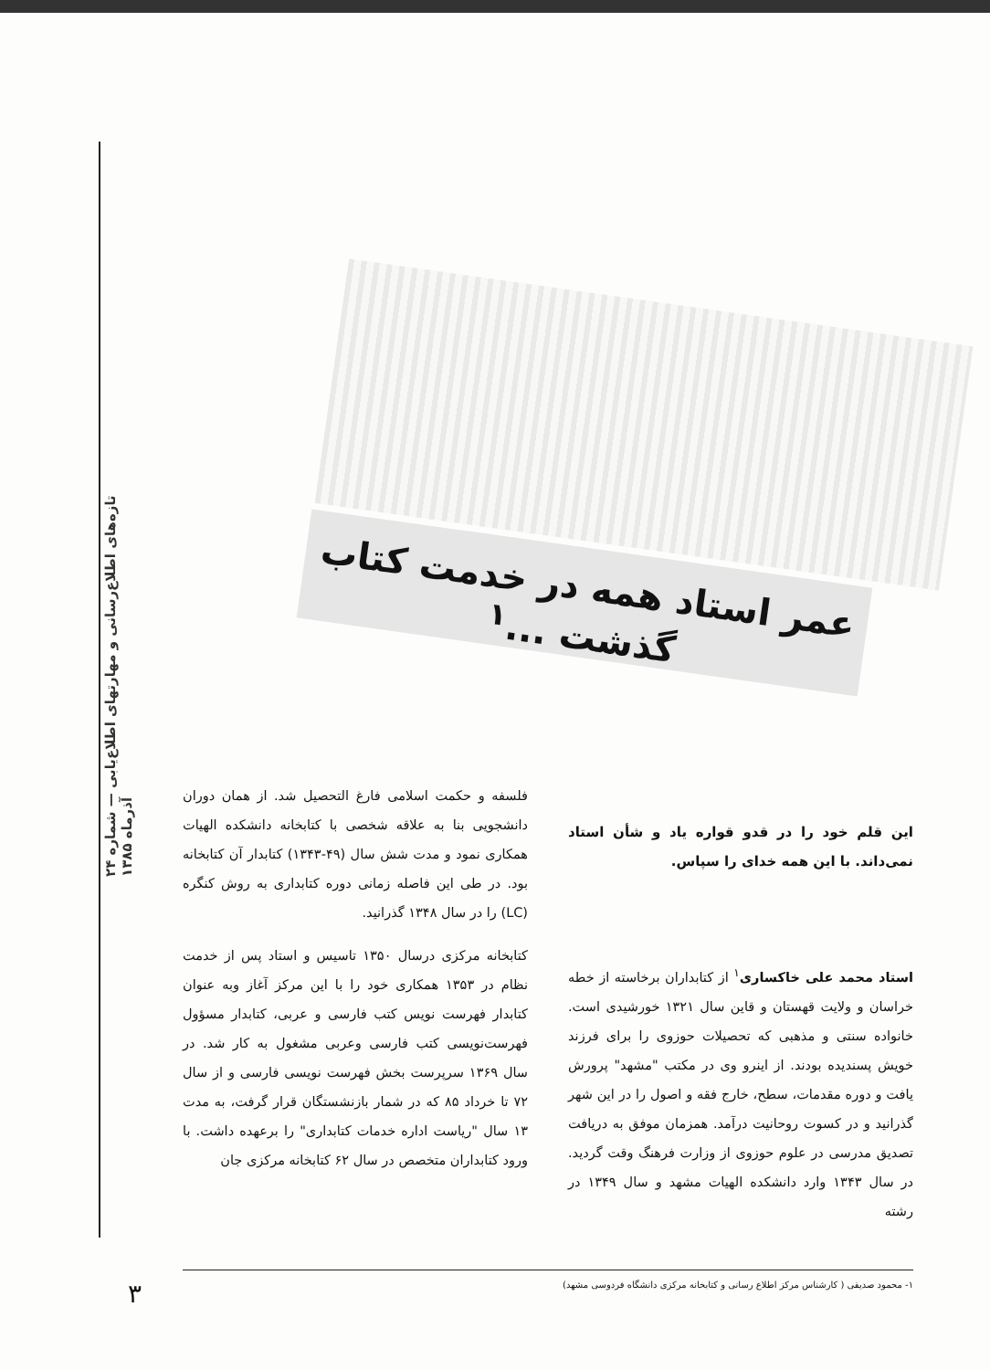تازه‌های اطلاع‌رسانی و مهارتهای اطلاع‌یابی — شماره ۲۴ آذرماه ۱۳۸۵
عمر استاد همه در خدمت کتاب گذشت ...<sup>۱</sup>
این قلم خود را در قدو قواره یاد و شأن استاد نمی‌داند. با این همه خدای را سپاس.
استاد محمد علی خاکساری<sup>۱</sup> از کتابداران برخاسته از خطه خراسان و ولایت قهستان و قاین سال ۱۳۲۱ خورشیدی است. خانواده سنتی و مذهبی که تحصیلات حوزوی را برای فرزند خویش پسندیده بودند. از اینرو وی در مکتب "مشهد" پرورش یافت و دوره مقدمات، سطح، خارج فقه و اصول را در این شهر گذرانید و در کسوت روحانیت درآمد. همزمان موفق به دریافت تصدیق مدرسی در علوم حوزوی از وزارت فرهنگ وقت گردید. در سال ۱۳۴۳ وارد دانشکده الهیات مشهد و سال ۱۳۴۹ در رشته
فلسفه و حکمت اسلامی فارغ التحصیل شد. از همان دوران دانشجویی بنا به علاقه شخصی با کتابخانه دانشکده الهیات همکاری نمود و مدت شش سال (۴۹-۱۳۴۳) کتابدار آن کتابخانه بود. در طی این فاصله زمانی دوره کتابداری به روش کنگره (LC) را در سال ۱۳۴۸ گذرانید.
کتابخانه مرکزی درسال ۱۳۵۰ تاسیس و استاد پس از خدمت نظام در ۱۳۵۳ همکاری خود را با این مرکز آغاز وبه عنوان کتابدار فهرست نویس کتب فارسی و عربی، کتابدار مسؤول فهرست‌نویسی کتب فارسی وعربی مشغول به کار شد. در سال ۱۳۶۹ سرپرست بخش فهرست نویسی فارسی و از سال ۷۲ تا خرداد ۸۵ که در شمار بازنشستگان قرار گرفت، به مدت ۱۳ سال "ریاست اداره خدمات کتابداری" را برعهده داشت. با ورود کتابداران متخصص در سال ۶۲ کتابخانه مرکزی جان
۱- محمود صدیقی ( کارشناس مرکز اطلاع رسانی و کتابخانه مرکزی دانشگاه فردوسی مشهد)
۳